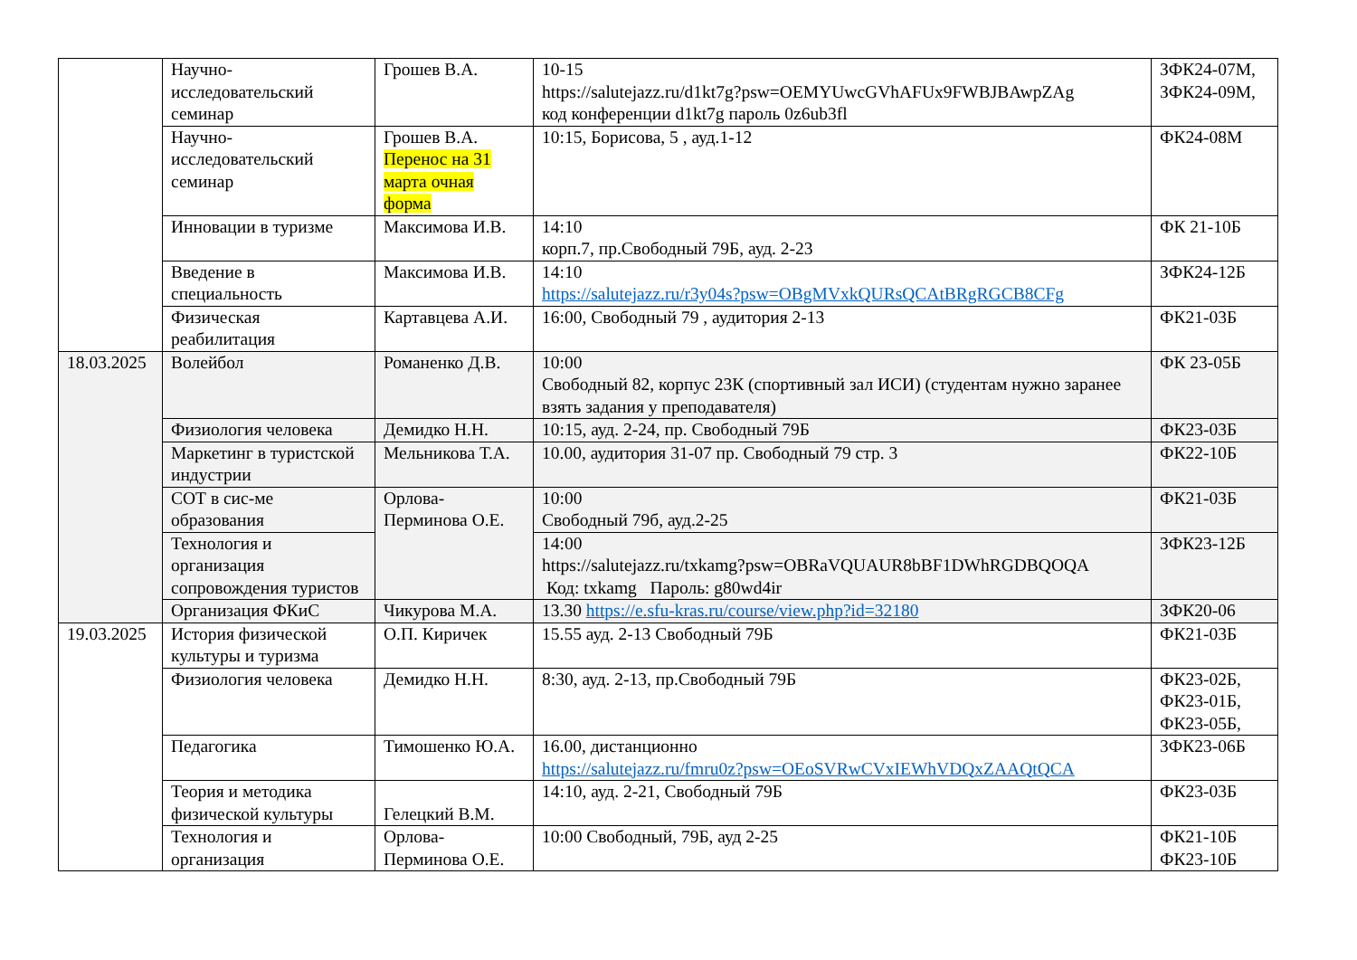| | Научно-исследовательский семинар | Грошев В.А. | 10-15 https://salutejazz.ru/d1kt7g?psw=OEMYUwcGVhAFUx9FWBJBAwpZAg код конференции d1kt7g пароль 0z6ub3fl | ЗФК24-07М, ЗФК24-09М, |
| | Научно-исследовательский семинар | Грошев В.А. Перенос на 31 марта очная форма | 10:15, Борисова, 5 , ауд.1-12 | ФК24-08М |
| | Инновации в туризме | Максимова И.В. | 14:10 корп.7, пр.Свободный 79Б, ауд. 2-23 | ФК 21-10Б |
| | Введение в специальность | Максимова И.В. | 14:10 https://salutejazz.ru/r3y04s?psw=OBgMVxkQURsQCAtBRgRGCB8CFg | ЗФК24-12Б |
| | Физическая реабилитация | Картавцева А.И. | 16:00, Свободный 79 , аудитория 2-13 | ФК21-03Б |
| 18.03.2025 | Волейбол | Романенко Д.В. | 10:00 Свободный 82, корпус 23К (спортивный зал ИСИ) (студентам нужно заранее взять задания у преподавателя) | ФК 23-05Б |
| | Физиология человека | Демидко Н.Н. | 10:15, ауд. 2-24, пр. Свободный 79Б | ФК23-03Б |
| | Маркетинг в туристской индустрии | Мельникова Т.А. | 10.00, аудитория 31-07 пр. Свободный 79 стр. 3 | ФК22-10Б |
| | СОТ в сис-ме образования | Орлова-Перминова О.Е. | 10:00 Свободный 79б, ауд.2-25 | ФК21-03Б |
| | Технология и организация сопровождения туристов | | 14:00 https://salutejazz.ru/txkamg?psw=OBRaVQUAUR8bBF1DWhRGDBQOQA Код: txkamg Пароль: g80wd4ir | ЗФК23-12Б |
| | Организация ФКиС | Чикурова М.А. | 13.30 https://e.sfu-kras.ru/course/view.php?id=32180 | ЗФК20-06 |
| 19.03.2025 | История физической культуры и туризма | О.П. Киричек | 15.55 ауд. 2-13 Свободный 79Б | ФК21-03Б |
| | Физиология человека | Демидко Н.Н. | 8:30, ауд. 2-13, пр.Свободный 79Б | ФК23-02Б, ФК23-01Б, ФК23-05Б, |
| | Педагогика | Тимошенко Ю.А. | 16.00, дистанционно https://salutejazz.ru/fmru0z?psw=OEoSVRwCVxIEWhVDQxZAAQtQCA | ЗФК23-06Б |
| | Теория и методика физической культуры | Гелецкий В.М. | 14:10, ауд. 2-21, Свободный 79Б | ФК23-03Б |
| | Технология и организация | Орлова-Перминова О.Е. | 10:00 Свободный, 79Б, ауд 2-25 | ФК21-10Б ФК23-10Б |